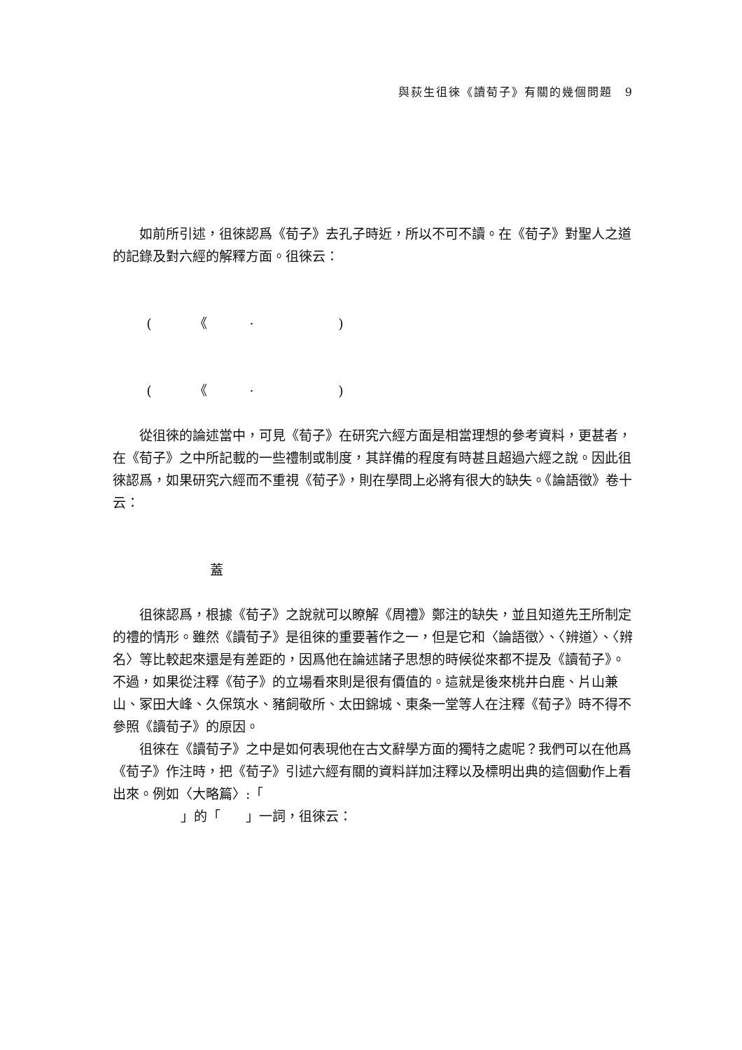與荻生徂徠《讀荀子》有關的幾個問題　9
如前所引述，徂徠認爲《荀子》去孔子時近，所以不可不讀。在《荀子》對聖人之道的記錄及對六經的解釋方面。徂徠云：
( 《 · )
( 《 · )
從徂徠的論述當中，可見《荀子》在研究六經方面是相當理想的參考資料，更甚者，在《荀子》之中所記載的一些禮制或制度，其詳備的程度有時甚且超過六經之說。因此徂徠認爲，如果研究六經而不重視《荀子》，則在學問上必將有很大的缺失。《論語徵》卷十云：
蓋
徂徠認爲，根據《荀子》之說就可以瞭解《周禮》鄭注的缺失，並且知道先王所制定的禮的情形。雖然《讀荀子》是徂徠的重要著作之一，但是它和〈論語徵〉、〈辨道〉、〈辨名〉等比較起來還是有差距的，因爲他在論述諸子思想的時候從來都不提及《讀荀子》。不過，如果從注釋《荀子》的立場看來則是很有價值的。這就是後來桃井白鹿、片山兼山、冢田大峰、久保筑水、豬飼敬所、太田錦城、東条一堂等人在注釋《荀子》時不得不參照《讀荀子》的原因。
徂徠在《讀荀子》之中是如何表現他在古文辭學方面的獨特之處呢？我們可以在他爲《荀子》作注時，把《荀子》引述六經有關的資料詳加注釋以及標明出典的這個動作上看出來。例如〈大略篇〉:「
」的「 」一詞，徂徠云：